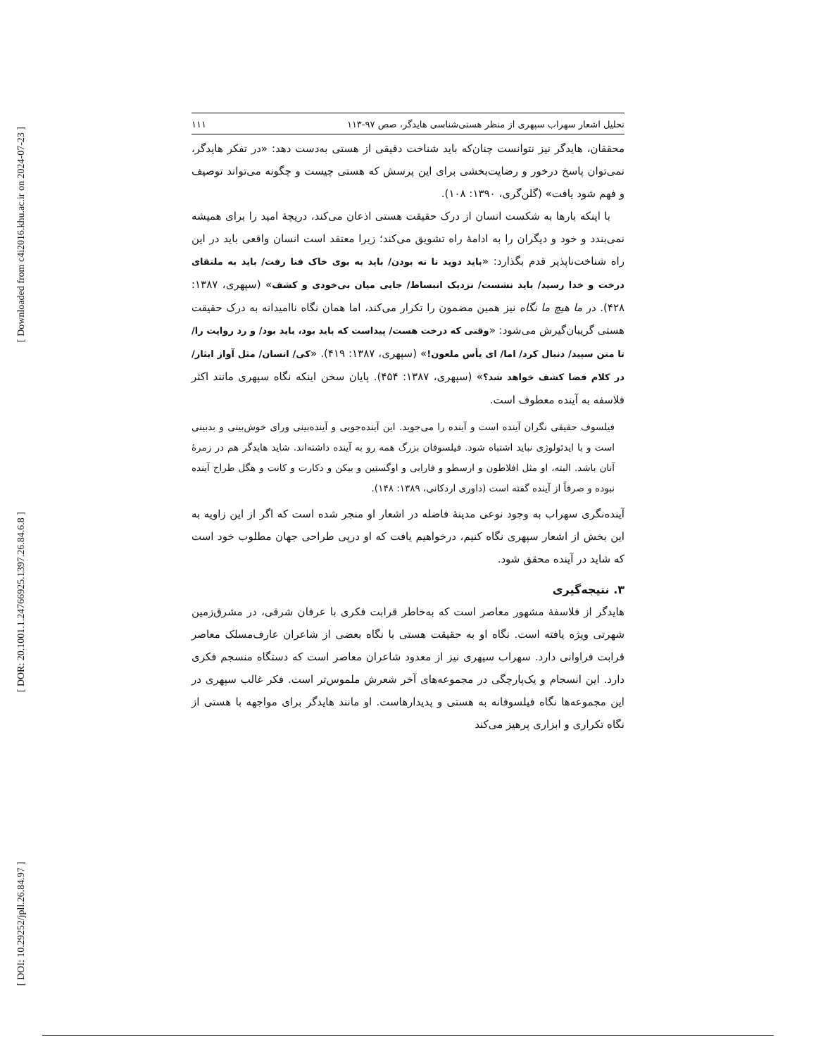[ Downloaded from c4i2016.khu.ac.ir on 2024-07-23 ]
[ DOR: 20.1001.1.24766925.1397.26.84.6.8 ]
[ DOI: 10.29252/jpll.26.84.97 ]
تحلیل اشعار سهراب سپهری از منظر هستی‌شناسی هایدگر، صص ۹۷-۱۱۳ ۱۱۱
محققان، هایدگر نیز نتوانست چنان‌که باید شناخت دقیقی از هستی به‌دست دهد: «در تفکر هایدگر، نمی‌توان پاسخ درخور و رضایت‌بخشی برای این پرسش که هستی چیست و چگونه می‌تواند توصیف و فهم شود یافت» (گلن‌گری، ۱۳۹۰: ۱۰۸).
با اینکه بارها به شکست انسان از درک حقیقت هستی اذعان می‌کند، دریچهٔ امید را برای همیشه نمی‌بندد و خود و دیگران را به ادامهٔ راه تشویق می‌کند؛ زیرا معتقد است انسان واقعی باید در این راه شناخت‌ناپذیر قدم بگذارد: «باید دوید تا ته بودن/ باید به بوی خاک فنا رفت/ باید به ملتقای درخت و خدا رسید/ باید نشست/ نزدیک انبساط/ جایی میان بی‌خودی و کشف» (سپهری، ۱۳۸۷: ۴۲۸). در ما هیچ ما نگاه نیز همین مضمون را تکرار می‌کند، اما همان نگاه ناامیدانه به درک حقیقت هستی گریبان‌گیرش می‌شود: «وقتی که درخت هست/ پیداست که باید بود، باید بود/ و رد روایت را/ تا متن سپید/ دنبال کرد/ اما/ ای یأس ملعون!» (سپهری، ۱۳۸۷: ۴۱۹). «کی/ انسان/ مثل آواز ایثار/ در کلام فضا کشف خواهد شد؟» (سپهری، ۱۳۸۷: ۴۵۴). پایان سخن اینکه نگاه سپهری مانند اکثر فلاسفه به آینده معطوف است.
فیلسوف حقیقی نگران آینده است و آینده را می‌جوید. این آینده‌جویی و آینده‌بینی ورای خوش‌بینی و بدبینی است و با ایدئولوژی نباید اشتباه شود. فیلسوفان بزرگ همه رو به آینده داشته‌اند. شاید هایدگر هم در زمرهٔ آنان باشد. البته، او مثل افلاطون و ارسطو و فارابی و اوگستین و بیکن و دکارت و کانت و هگل طراح آینده نبوده و صرفاً از آینده گفته است (داوری اردکانی، ۱۳۸۹: ۱۴۸).
آینده‌نگری سهراب به وجود نوعی مدینهٔ فاضله در اشعار او منجر شده است که اگر از این زاویه به این بخش از اشعار سپهری نگاه کنیم، درخواهیم یافت که او درپی طراحی جهان مطلوب خود است که شاید در آینده محقق شود.
۳. نتیجه‌گیری
هایدگر از فلاسفهٔ مشهور معاصر است که به‌خاطر قرابت فکری با عرفان شرقی، در مشرق‌زمین شهرتی ویژه یافته است. نگاه او به حقیقت هستی با نگاه بعضی از شاعران عارف‌مسلک معاصر قرابت فراوانی دارد. سهراب سپهری نیز از معدود شاعران معاصر است که دستگاه منسجم فکری دارد. این انسجام و یک‌پارچگی در مجموعه‌های آخر شعرش ملموس‌تر است. فکر غالب سپهری در این مجموعه‌ها نگاه فیلسوفانه به هستی و پدیدارهاست. او مانند هایدگر برای مواجهه با هستی از نگاه تکراری و ابزاری پرهیز می‌کند